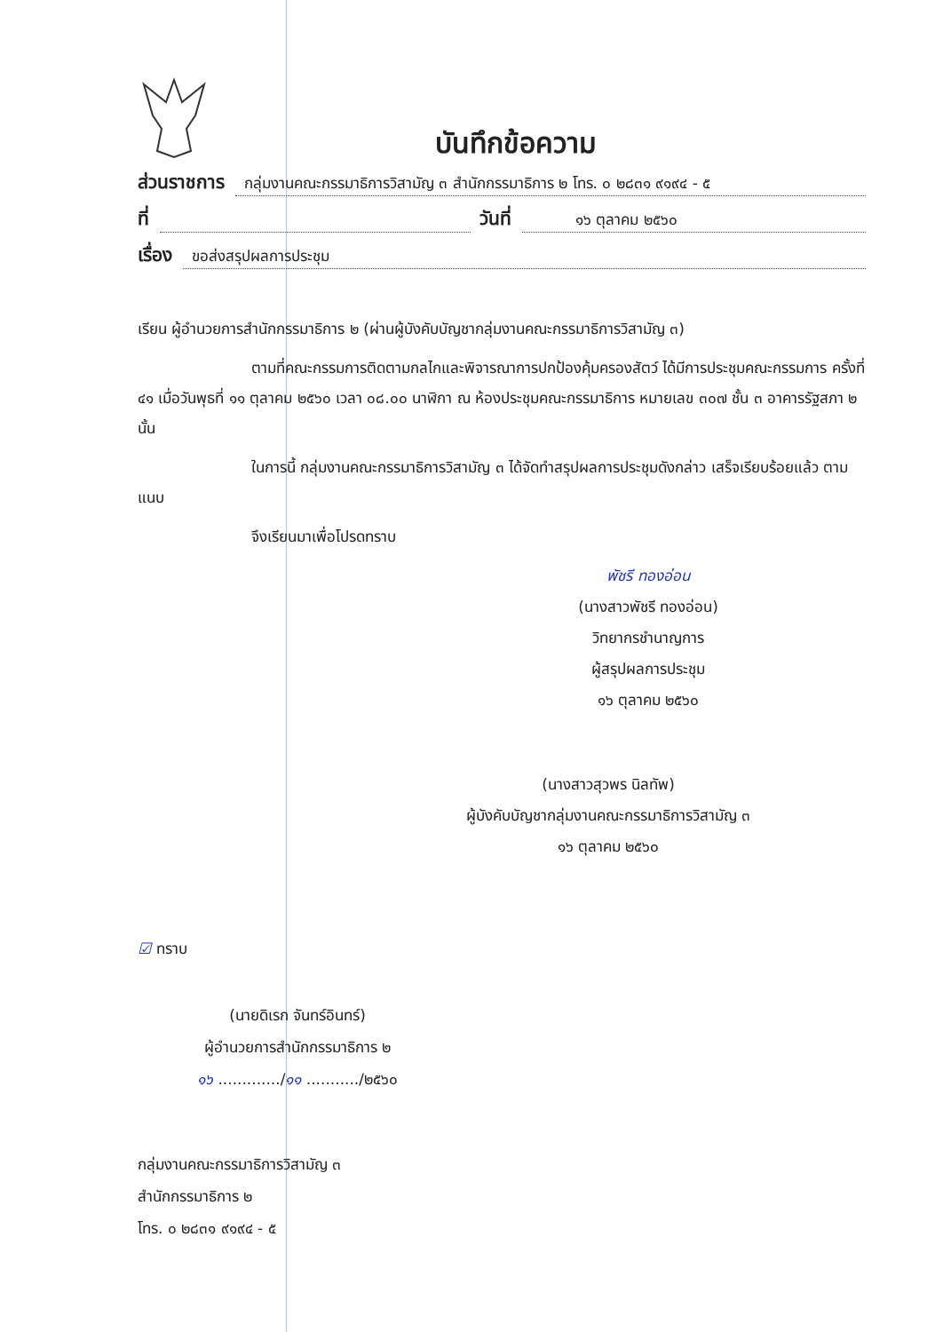บันทึกข้อความ
ส่วนราชการ กลุ่มงานคณะกรรมาธิการวิสามัญ ๓ สำนักกรรมาธิการ ๒ โทร. ๐ ๒๘๓๑ ๙๑๙๔ - ๕
ที่ วันที่ ๑๖ ตุลาคม ๒๕๖๐
เรื่อง ขอส่งสรุปผลการประชุม
เรียน ผู้อำนวยการสำนักกรรมาธิการ ๒ (ผ่านผู้บังคับบัญชากลุ่มงานคณะกรรมาธิการวิสามัญ ๓)
ตามที่คณะกรรมการติดตามกลไกและพิจารณาการปกป้องคุ้มครองสัตว์ ได้มีการประชุมคณะกรรมการ ครั้งที่ ๔๑ เมื่อวันพุธที่ ๑๑ ตุลาคม ๒๕๖๐ เวลา ๐๘.๐๐ นาฬิกา ณ ห้องประชุมคณะกรรมาธิการ หมายเลข ๓๐๗ ชั้น ๓ อาคารรัฐสภา ๒ นั้น
ในการนี้ กลุ่มงานคณะกรรมาธิการวิสามัญ ๓ ได้จัดทำสรุปผลการประชุมดังกล่าว เสร็จเรียบร้อยแล้ว ตามแนบ
จึงเรียนมาเพื่อโปรดทราบ
พัชรี ทองอ่อน
(นางสาวพัชรี ทองอ่อน)
วิทยากรชำนาญการ
ผู้สรุปผลการประชุม
๑๖ ตุลาคม ๒๕๖๐
(นางสาวสุวพร นิลทัพ)
ผู้บังคับบัญชากลุ่มงานคณะกรรมาธิการวิสามัญ ๓
๑๖ ตุลาคม ๒๕๖๐
☑ ทราบ
(นายดิเรก จันทร์อินทร์)
ผู้อำนวยการสำนักกรรมาธิการ ๒
๑๖ ............./๑๑ .........../๒๕๖๐
กลุ่มงานคณะกรรมาธิการวิสามัญ ๓
สำนักกรรมาธิการ ๒
โทร. ๐ ๒๘๓๑ ๙๑๙๔ - ๕